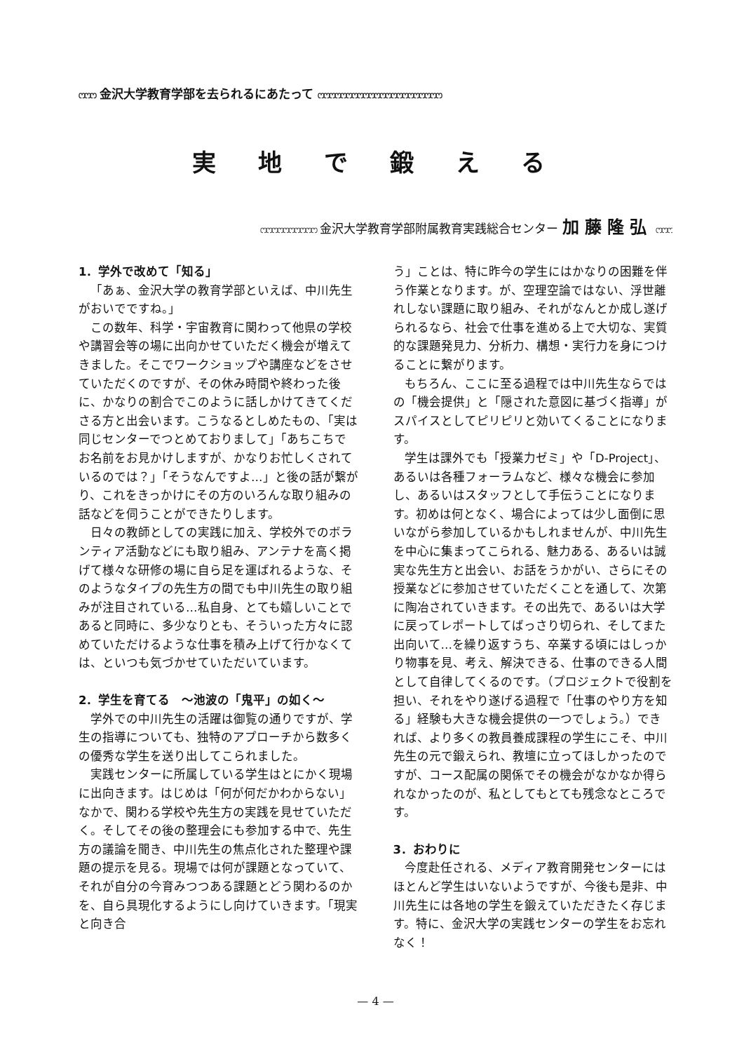ෆෆෆ 金沢大学教育学部を去られるにあたって ෆෆෆෆෆෆෆෆෆෆෆෆෆෆෆෆෆෆෆෆෆෆ
実地で鍛える
ෆෆෆෆෆෆෆෆෆෆ 金沢大学教育学部附属教育実践総合センター 加藤隆弘 ෆෆෆ
1．学外で改めて「知る」
「あぁ、金沢大学の教育学部といえば、中川先生がおいでですね。」
この数年、科学・宇宙教育に関わって他県の学校や講習会等の場に出向かせていただく機会が増えてきました。そこでワークショップや講座などをさせていただくのですが、その休み時間や終わった後に、かなりの割合でこのように話しかけてきてくださる方と出会います。こうなるとしめたもの、「実は同じセンターでつとめておりまして」「あちこちでお名前をお見かけしますが、かなりお忙しくされているのでは？」「そうなんですよ…」と後の話が繋がり、これをきっかけにその方のいろんな取り組みの話などを伺うことができたりします。
日々の教師としての実践に加え、学校外でのボランティア活動などにも取り組み、アンテナを高く掲げて様々な研修の場に自ら足を運ばれるような、そのようなタイプの先生方の間でも中川先生の取り組みが注目されている…私自身、とても嬉しいことであると同時に、多少なりとも、そういった方々に認めていただけるような仕事を積み上げて行かなくては、といつも気づかせていただいています。
2．学生を育てる　～池波の「鬼平」の如く～
学外での中川先生の活躍は御覧の通りですが、学生の指導についても、独特のアプローチから数多くの優秀な学生を送り出してこられました。
実践センターに所属している学生はとにかく現場に出向きます。はじめは「何が何だかわからない」なかで、関わる学校や先生方の実践を見せていただく。そしてその後の整理会にも参加する中で、先生方の議論を聞き、中川先生の焦点化された整理や課題の提示を見る。現場では何が課題となっていて、それが自分の今育みつつある課題とどう関わるのかを、自ら具現化するようにし向けていきます。「現実と向き合
う」ことは、特に昨今の学生にはかなりの困難を伴う作業となります。が、空理空論ではない、浮世離れしない課題に取り組み、それがなんとか成し遂げられるなら、社会で仕事を進める上で大切な、実質的な課題発見力、分析力、構想・実行力を身につけることに繋がります。
もちろん、ここに至る過程では中川先生ならではの「機会提供」と「隠された意図に基づく指導」がスパイスとしてピリピリと効いてくることになります。
学生は課外でも「授業力ゼミ」や「D-Project」、あるいは各種フォーラムなど、様々な機会に参加し、あるいはスタッフとして手伝うことになります。初めは何となく、場合によっては少し面倒に思いながら参加しているかもしれませんが、中川先生を中心に集まってこられる、魅力ある、あるいは誠実な先生方と出会い、お話をうかがい、さらにその授業などに参加させていただくことを通して、次第に陶冶されていきます。その出先で、あるいは大学に戻ってレポートしてばっさり切られ、そしてまた出向いて…を繰り返すうち、卒業する頃にはしっかり物事を見、考え、解決できる、仕事のできる人間として自律してくるのです。（プロジェクトで役割を担い、それをやり遂げる過程で「仕事のやり方を知る」経験も大きな機会提供の一つでしょう。）できれば、より多くの教員養成課程の学生にこそ、中川先生の元で鍛えられ、教壇に立ってほしかったのですが、コース配属の関係でその機会がなかなか得られなかったのが、私としてもとても残念なところです。
3．おわりに
今度赴任される、メディア教育開発センターにはほとんど学生はいないようですが、今後も是非、中川先生には各地の学生を鍛えていただきたく存じます。特に、金沢大学の実践センターの学生をお忘れなく！
— 4 —